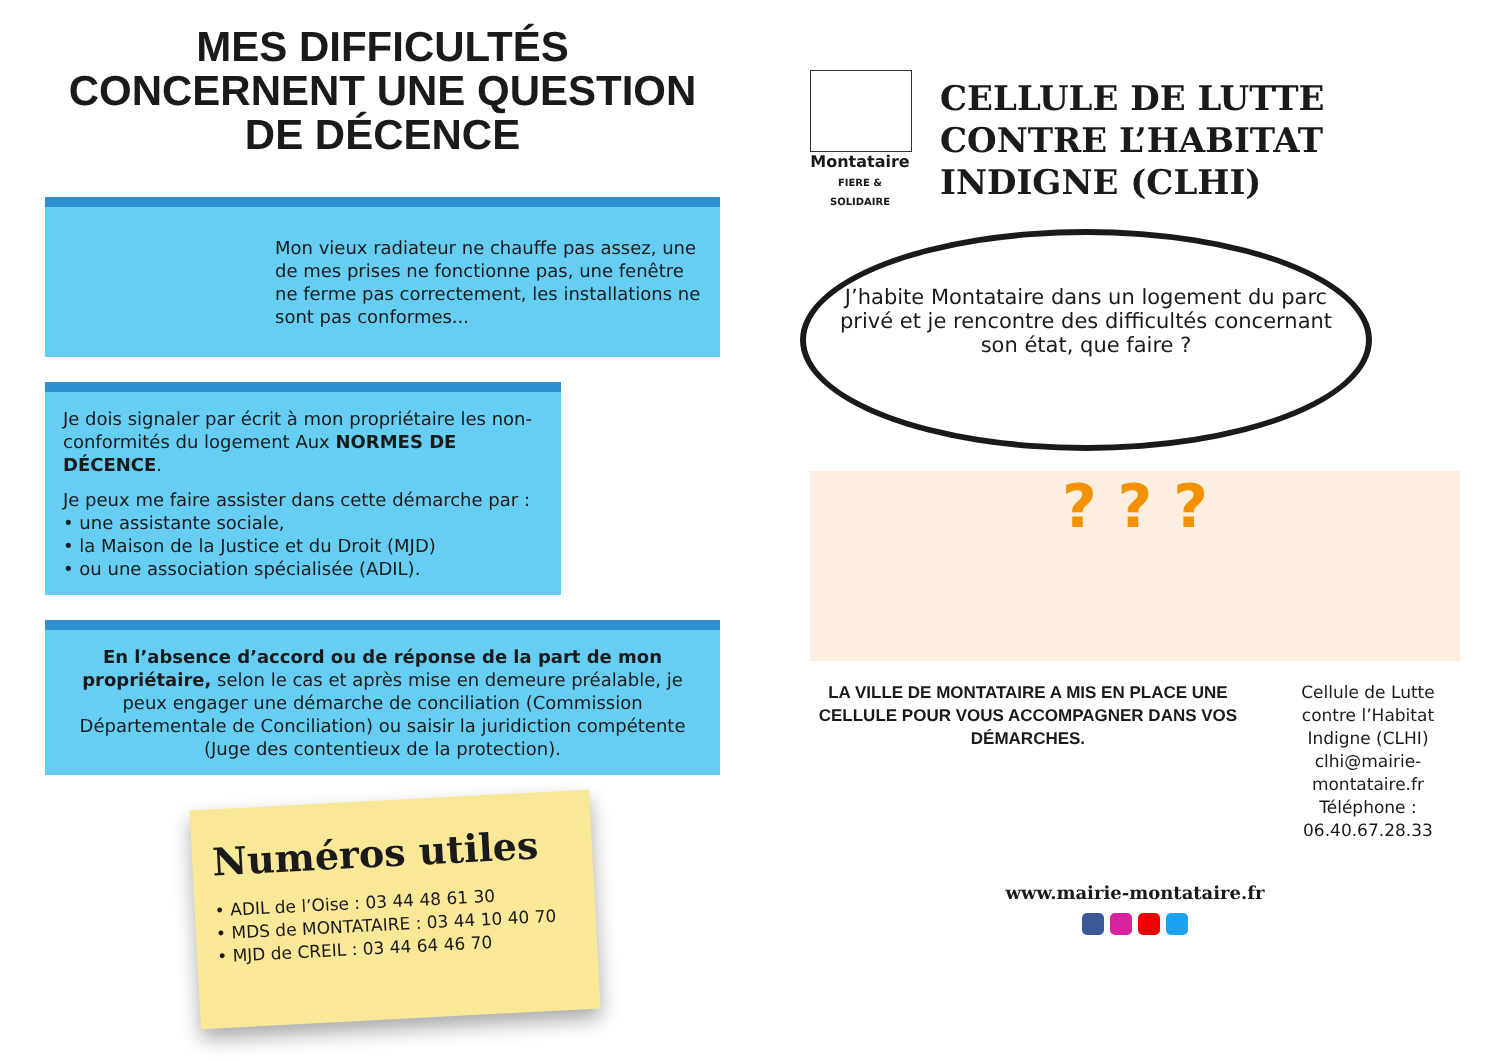MES DIFFICULTÉS CONCERNENT UNE QUESTION DE DÉCENCE
Mon vieux radiateur ne chauffe pas assez, une de mes prises ne fonctionne pas, une fenêtre ne ferme pas correctement, les installations ne sont pas conformes...
Je dois signaler par écrit à mon propriétaire les non-conformités du logement Aux NORMES DE DÉCENCE.
Je peux me faire assister dans cette démarche par :
• une assistante sociale,
• la Maison de la Justice et du Droit (MJD)
• ou une association spécialisée (ADIL).
En l’absence d’accord ou de réponse de la part de mon propriétaire, selon le cas et après mise en demeure préalable, je peux engager une démarche de conciliation (Commission Départementale de Conciliation) ou saisir la juridiction compétente (Juge des contentieux de la protection).
Numéros utiles
• ADIL de l’Oise : 03 44 48 61 30
• MDS de MONTATAIRE : 03 44 10 40 70
• MJD de CREIL : 03 44 64 46 70
Montataire
FIERE & SOLIDAIRE
CELLULE DE LUTTE CONTRE L’HABITAT INDIGNE (CLHI)
J’habite Montataire dans un logement du parc privé et je rencontre des difficultés concernant son état, que faire ?
? ? ?
LA VILLE DE MONTATAIRE A MIS EN PLACE UNE CELLULE POUR VOUS ACCOMPAGNER DANS VOS DÉMARCHES.
Cellule de Lutte contre l’Habitat Indigne (CLHI)
clhi@mairie-montataire.fr
Téléphone : 06.40.67.28.33
www.mairie-montataire.fr